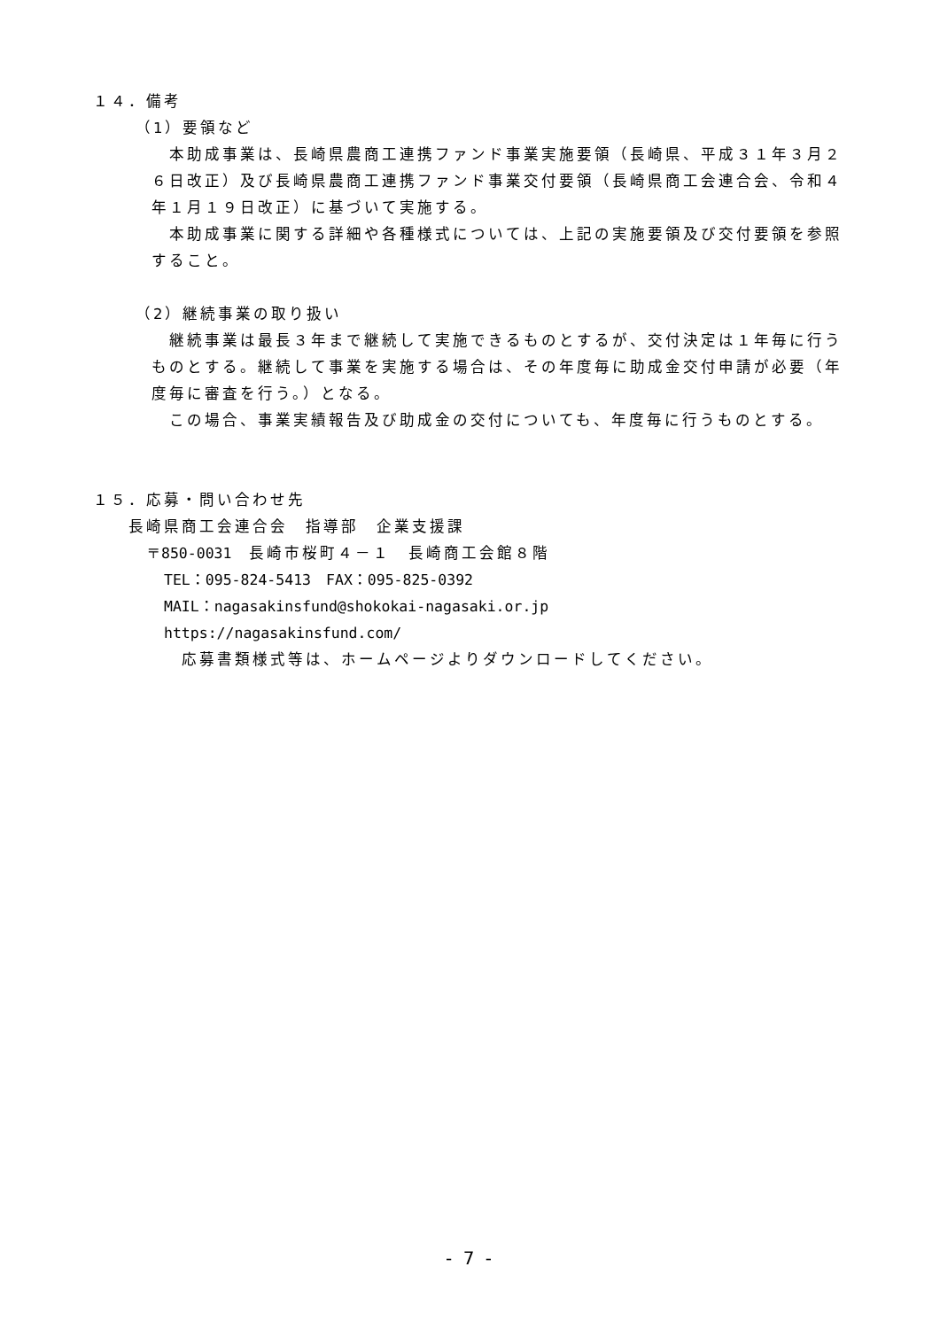１４．備考
（1）要領など
　本助成事業は、長崎県農商工連携ファンド事業実施要領（長崎県、平成３１年３月２６日改正）及び長崎県農商工連携ファンド事業交付要領（長崎県商工会連合会、令和４年１月１９日改正）に基づいて実施する。
　本助成事業に関する詳細や各種様式については、上記の実施要領及び交付要領を参照すること。
（2）継続事業の取り扱い
　継続事業は最長３年まで継続して実施できるものとするが、交付決定は１年毎に行うものとする。継続して事業を実施する場合は、その年度毎に助成金交付申請が必要（年度毎に審査を行う。）となる。
　この場合、事業実績報告及び助成金の交付についても、年度毎に行うものとする。
１５．応募・問い合わせ先
長崎県商工会連合会　指導部　企業支援課
〒850-0031　長崎市桜町４－１　長崎商工会館８階
TEL：095-824-5413　FAX：095-825-0392
MAIL：nagasakinsfund@shokokai-nagasaki.or.jp
https://nagasakinsfund.com/
応募書類様式等は、ホームページよりダウンロードしてください。
- 7 -